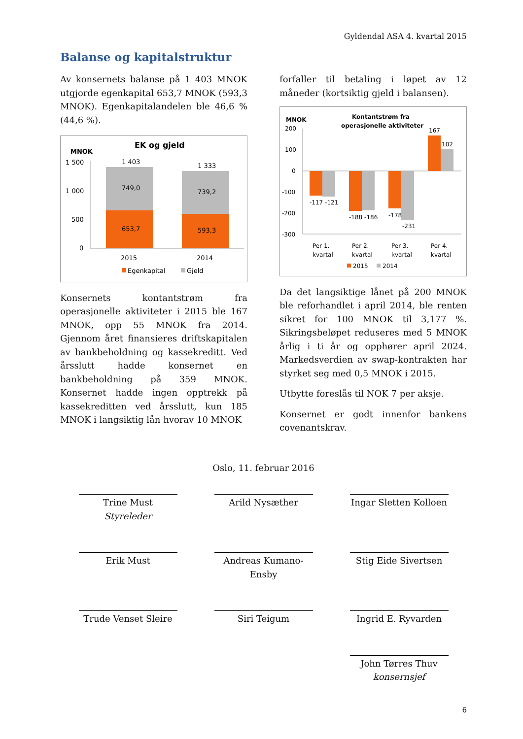Gyldendal ASA 4. kvartal 2015
Balanse og kapitalstruktur
Av konsernets balanse på 1 403 MNOK utgjorde egenkapital 653,7 MNOK (593,3 MNOK). Egenkapitalandelen ble 46,6 % (44,6 %).
MNOK
EK og gjeld
1 500
1 000
500
0
1 403
1 333
749,0
739,2
653,7
593,3
2015
2014
Egenkapital
Gjeld
Konsernets kontantstrøm fra operasjonelle aktiviteter i 2015 ble 167 MNOK, opp 55 MNOK fra 2014. Gjennom året finansieres driftskapitalen av bankbeholdning og kassekreditt. Ved årsslutt hadde konsernet en bankbeholdning på 359 MNOK. Konsernet hadde ingen opptrekk på kassekreditten ved årsslutt, kun 185 MNOK i langsiktig lån hvorav 10 MNOK
forfaller til betaling i løpet av 12 måneder (kortsiktig gjeld i balansen).
MNOK
Kontantstrøm fra
operasjonelle aktiviteter
200
100
0
-100
-200
-300
-117 -121
-188 -186
-178
-231
167
102
Per 1.
kvartal
Per 2.
kvartal
Per 3.
kvartal
Per 4.
kvartal
2015
2014
Da det langsiktige lånet på 200 MNOK ble reforhandlet i april 2014, ble renten sikret for 100 MNOK til 3,177 %. Sikringsbeløpet reduseres med 5 MNOK årlig i ti år og opphører april 2024. Markedsverdien av swap-kontrakten har styrket seg med 0,5 MNOK i 2015.
Utbytte foreslås til NOK 7 per aksje.
Konsernet er godt innenfor bankens covenantskrav.
Oslo, 11. februar 2016
Trine Must
Styreleder
Arild Nysæther
Ingar Sletten Kolloen
Erik Must
Andreas Kumano-Ensby
Stig Eide Sivertsen
Trude Venset Sleire
Siri Teigum
Ingrid E. Ryvarden
John Tørres Thuv
konsernsjef
6